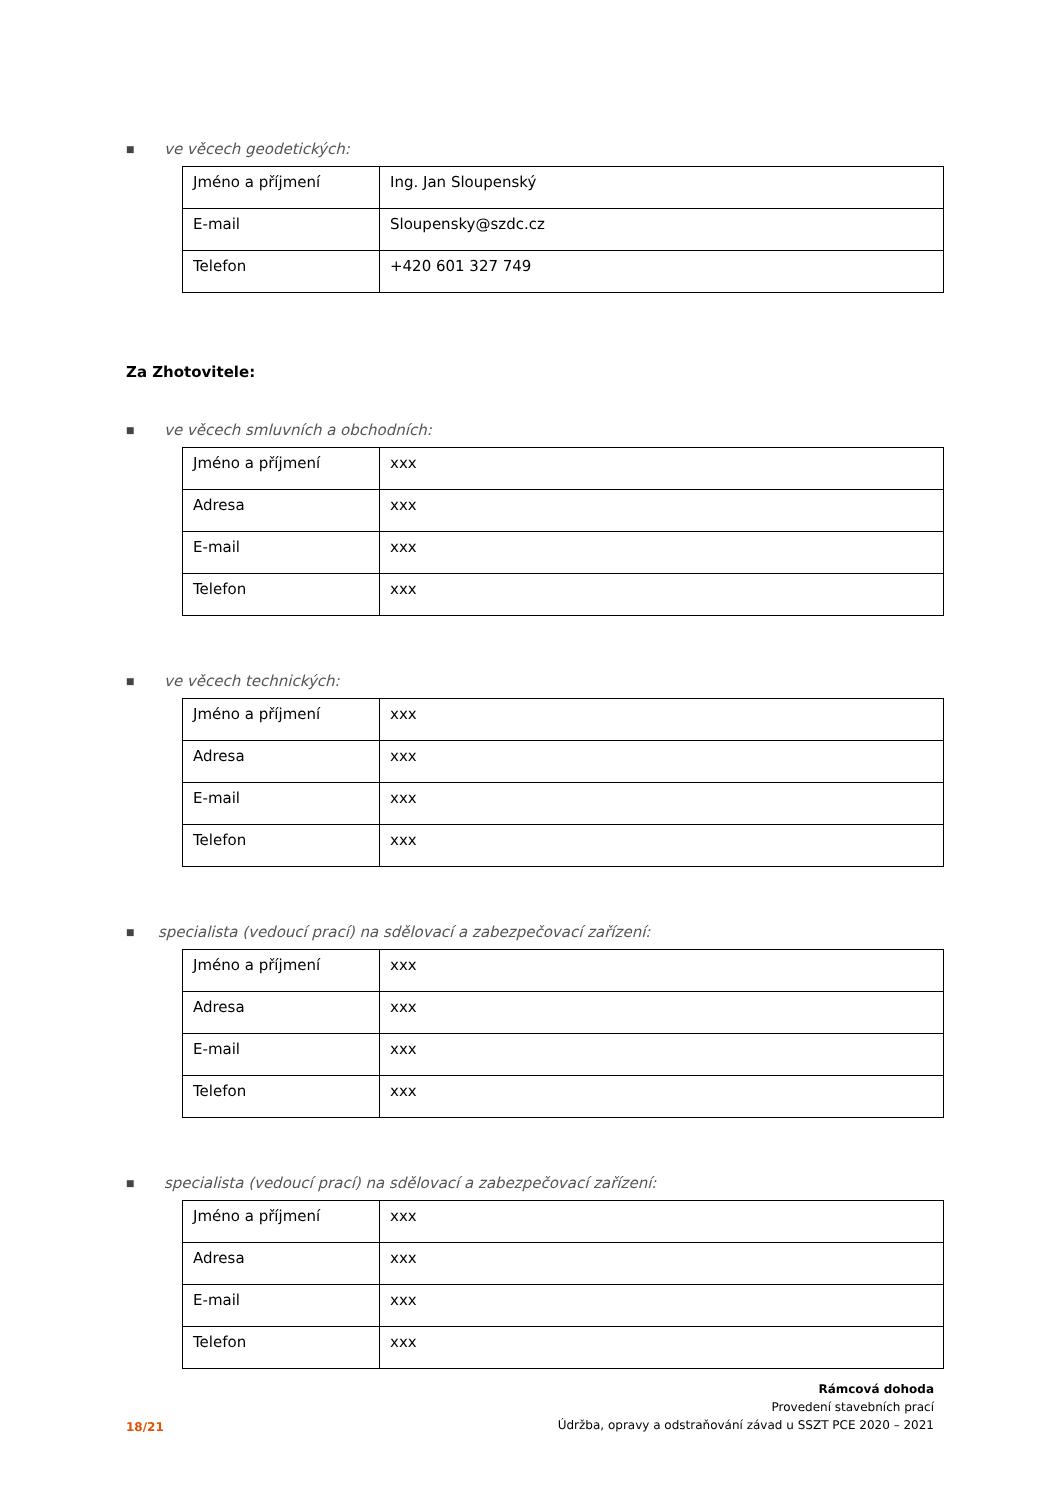■ ve věcech geodetických:
| Jméno a příjmení | Ing. Jan Sloupenský |
| E-mail | Sloupensky@szdc.cz |
| Telefon | +420 601 327 749 |
Za Zhotovitele:
■ ve věcech smluvních a obchodních:
| Jméno a příjmení | xxx |
| Adresa | xxx |
| E-mail | xxx |
| Telefon | xxx |
■ ve věcech technických:
| Jméno a příjmení | xxx |
| Adresa | xxx |
| E-mail | xxx |
| Telefon | xxx |
■ specialista (vedoucí prací) na sdělovací a zabezpečovací zařízení:
| Jméno a příjmení | xxx |
| Adresa | xxx |
| E-mail | xxx |
| Telefon | xxx |
■ specialista (vedoucí prací) na sdělovací a zabezpečovací zařízení:
| Jméno a příjmení | xxx |
| Adresa | xxx |
| E-mail | xxx |
| Telefon | xxx |
18/21
Rámcová dohoda
Provedení stavebních prací
Údržba, opravy a odstraňování závad u SSZT PCE 2020 – 2021